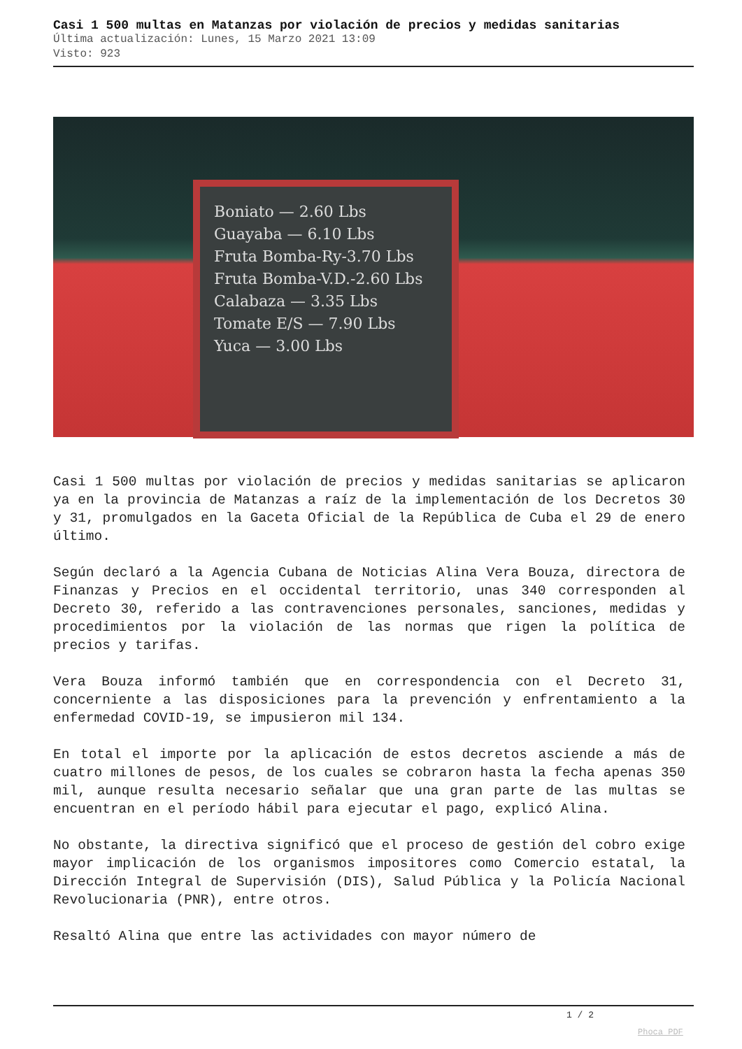Casi 1 500 multas en Matanzas por violación de precios y medidas sanitarias
Última actualización: Lunes, 15 Marzo 2021 13:09
Visto: 923
Boniato — 2.60 Lbs
Guayaba — 6.10 Lbs
Fruta Bomba-Ry-3.70 Lbs
Fruta Bomba-V.D.-2.60 Lbs
Calabaza — 3.35 Lbs
Tomate E/S — 7.90 Lbs
Yuca — 3.00 Lbs
Casi 1 500 multas por violación de precios y medidas sanitarias se aplicaron ya en la provincia de Matanzas a raíz de la implementación de los Decretos 30 y 31, promulgados en la Gaceta Oficial de la República de Cuba el 29 de enero último.
Según declaró a la Agencia Cubana de Noticias Alina Vera Bouza, directora de Finanzas y Precios en el occidental territorio, unas 340 corresponden al Decreto 30, referido a las contravenciones personales, sanciones, medidas y procedimientos por la violación de las normas que rigen la política de precios y tarifas.
Vera Bouza informó también que en correspondencia con el Decreto 31, concerniente a las disposiciones para la prevención y enfrentamiento a la enfermedad COVID-19, se impusieron mil 134.
En total el importe por la aplicación de estos decretos asciende a más de cuatro millones de pesos, de los cuales se cobraron hasta la fecha apenas 350 mil, aunque resulta necesario señalar que una gran parte de las multas se encuentran en el período hábil para ejecutar el pago, explicó Alina.
No obstante, la directiva significó que el proceso de gestión del cobro exige mayor implicación de los organismos impositores como Comercio estatal, la Dirección Integral de Supervisión (DIS), Salud Pública y la Policía Nacional Revolucionaria (PNR), entre otros.
Resaltó Alina que entre las actividades con mayor número de
1 / 2
Phoca PDF